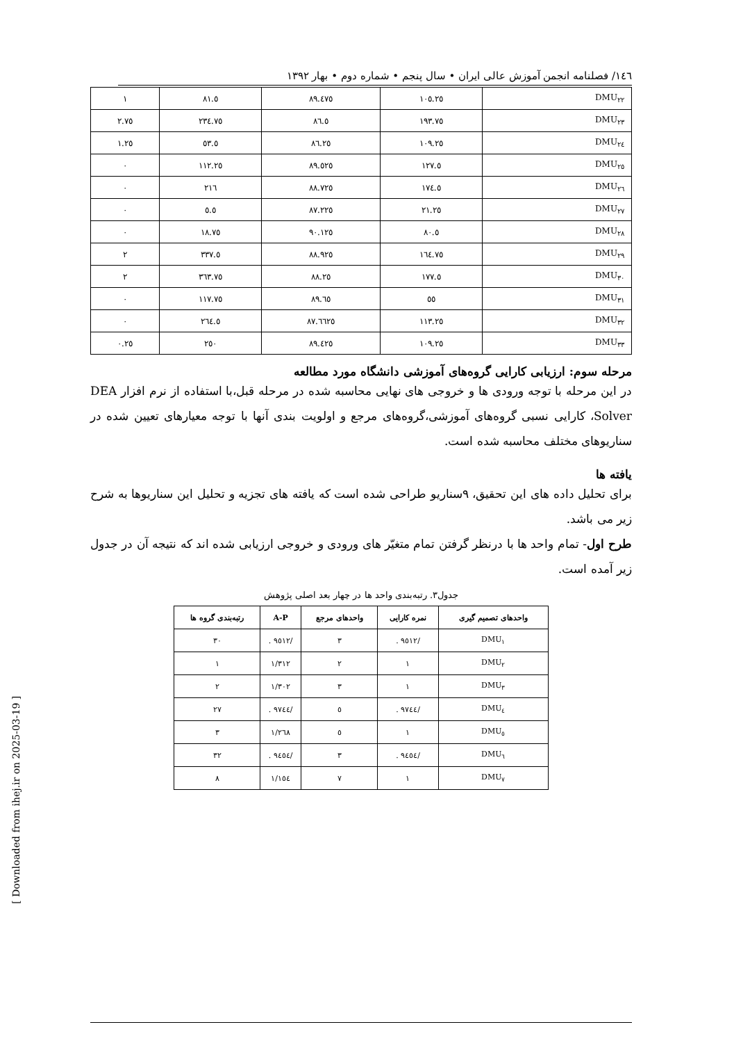١٤٦/ فصلنامه انجمن آموزش عالی ایران • سال پنجم • شماره دوم • بهار ١٣٩٢
| DMU<sub>٢٢</sub> | ١٠٥.٢٥ | ٨٩.٤٧٥ | ٨١.٥ | ١ |
| DMU<sub>٢٣</sub> | ١٩٣.٧٥ | ٨٦.٥ | ٢٣٤.٧٥ | ٢.٧٥ |
| DMU<sub>٢٤</sub> | ١٠٩.٢٥ | ٨٦.٢٥ | ٥٣.٥ | ١.٢٥ |
| DMU<sub>٢٥</sub> | ١٢٧.٥ | ٨٩.٥٢٥ | ١١٢.٢٥ | ٠ |
| DMU<sub>٢٦</sub> | ١٧٤.٥ | ٨٨.٧٢٥ | ٢١٦ | ٠ |
| DMU<sub>٢٧</sub> | ٢١.٢٥ | ٨٧.٢٢٥ | ٥.٥ | ٠ |
| DMU<sub>٢٨</sub> | ٨٠.٥ | ٩٠.١٢٥ | ١٨.٧٥ | ٠ |
| DMU<sub>٢٩</sub> | ١٦٤.٧٥ | ٨٨.٩٢٥ | ٣٣٧.٥ | ٢ |
| DMU<sub>٣٠</sub> | ١٧٧.٥ | ٨٨.٢٥ | ٣٦٣.٧٥ | ٢ |
| DMU<sub>٣١</sub> | ٥٥ | ٨٩.٦٥ | ١١٧.٧٥ | ٠ |
| DMU<sub>٣٢</sub> | ١١٣.٢٥ | ٨٧.٦٦٢٥ | ٢٦٤.٥ | ٠ |
| DMU<sub>٣٣</sub> | ١٠٩.٢٥ | ٨٩.٤٢٥ | ٢٥٠ | ٠.٢٥ |
مرحله سوم: ارزیابی کارایی گروه‌های آموزشی دانشگاه مورد مطالعه
در این مرحله با توجه ورودی ها و خروجی های نهایی محاسبه شده در مرحله قبل،با استفاده از نرم افزار DEA Solver، کارایی نسبی گروه‌های آموزشی،گروه‌های مرجع و اولویت بندی آنها با توجه معیارهای تعیین شده در سناریوهای مختلف محاسبه شده است.
یافته ها
برای تحلیل داده های این تحقیق، ٩سناریو طراحی شده است که یافته های تجزیه و تحلیل این سناریوها به شرح زیر می باشد.
طرح اول- تمام واحد ها با درنظر گرفتن تمام متغیّر های ورودی و خروجی ارزیابی شده اند که نتیجه آن در جدول زیر آمده است.
جدول٣. رتبه‌بندی واحد ها در چهار بعد اصلی پژوهش
| واحدهای تصمیم گیری | نمره کارایی | واحدهای مرجع | A-P | رتبه‌بندی گروه ها |
| --- | --- | --- | --- | --- |
| DMU<sub>١</sub> | /٩٥١٢ . | ٣ | /٩٥١٢ . | ٣٠ |
| DMU<sub>٢</sub> | ١ | ٢ | ١/٣١٢ | ١ |
| DMU<sub>٣</sub> | ١ | ٣ | ١/٣٠٢ | ٢ |
| DMU<sub>٤</sub> | /٩٧٤٤ . | ٥ | /٩٧٤٤ . | ٢٧ |
| DMU<sub>٥</sub> | ١ | ٥ | ١/٢٦٨ | ٣ |
| DMU<sub>٦</sub> | /٩٤٥٤ . | ٣ | /٩٤٥٤ . | ٣٢ |
| DMU<sub>٧</sub> | ١ | ٧ | ١/١٥٤ | ٨ |
[ Downloaded from ihej.ir on 2025-03-19 ]